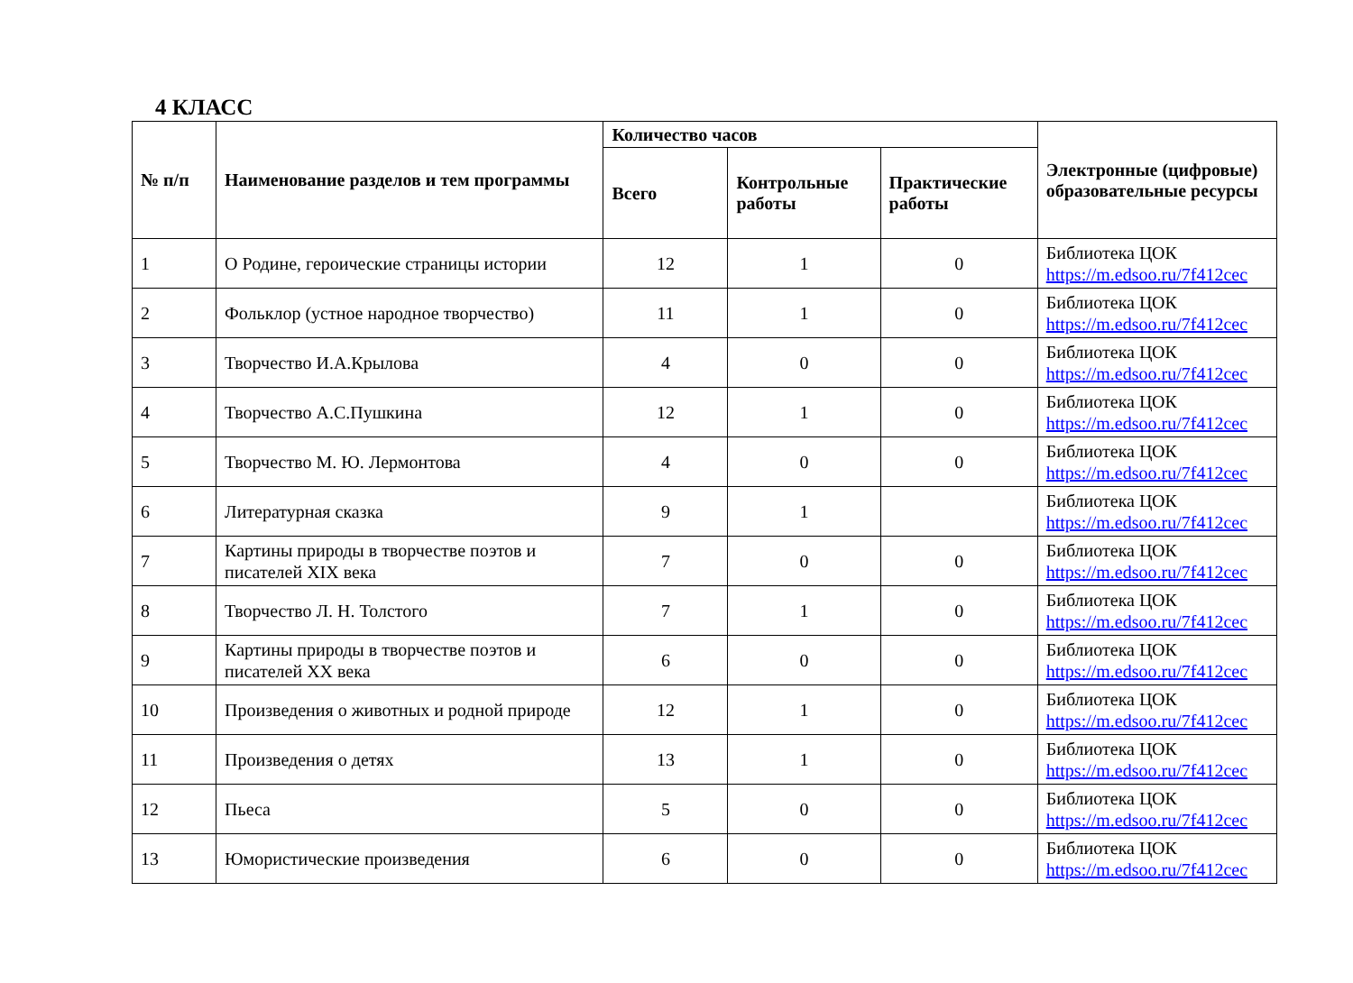4 КЛАСС
| № п/п | Наименование разделов и тем программы | Количество часов | | | Электронные (цифровые) образовательные ресурсы |
| --- | --- | --- | --- | --- | --- |
| | | Всего | Контрольные работы | Практические работы | |
| 1 | О Родине, героические страницы истории | 12 | 1 | 0 | Библиотека ЦОК https://m.edsoo.ru/7f412cec |
| 2 | Фольклор (устное народное творчество) | 11 | 1 | 0 | Библиотека ЦОК https://m.edsoo.ru/7f412cec |
| 3 | Творчество И.А.Крылова | 4 | 0 | 0 | Библиотека ЦОК https://m.edsoo.ru/7f412cec |
| 4 | Творчество А.С.Пушкина | 12 | 1 | 0 | Библиотека ЦОК https://m.edsoo.ru/7f412cec |
| 5 | Творчество М. Ю. Лермонтова | 4 | 0 | 0 | Библиотека ЦОК https://m.edsoo.ru/7f412cec |
| 6 | Литературная сказка | 9 | 1 | | Библиотека ЦОК https://m.edsoo.ru/7f412cec |
| 7 | Картины природы в творчестве поэтов и писателей XIX века | 7 | 0 | 0 | Библиотека ЦОК https://m.edsoo.ru/7f412cec |
| 8 | Творчество Л. Н. Толстого | 7 | 1 | 0 | Библиотека ЦОК https://m.edsoo.ru/7f412cec |
| 9 | Картины природы в творчестве поэтов и писателей XX века | 6 | 0 | 0 | Библиотека ЦОК https://m.edsoo.ru/7f412cec |
| 10 | Произведения о животных и родной природе | 12 | 1 | 0 | Библиотека ЦОК https://m.edsoo.ru/7f412cec |
| 11 | Произведения о детях | 13 | 1 | 0 | Библиотека ЦОК https://m.edsoo.ru/7f412cec |
| 12 | Пьеса | 5 | 0 | 0 | Библиотека ЦОК https://m.edsoo.ru/7f412cec |
| 13 | Юмористические произведения | 6 | 0 | 0 | Библиотека ЦОК https://m.edsoo.ru/7f412cec |